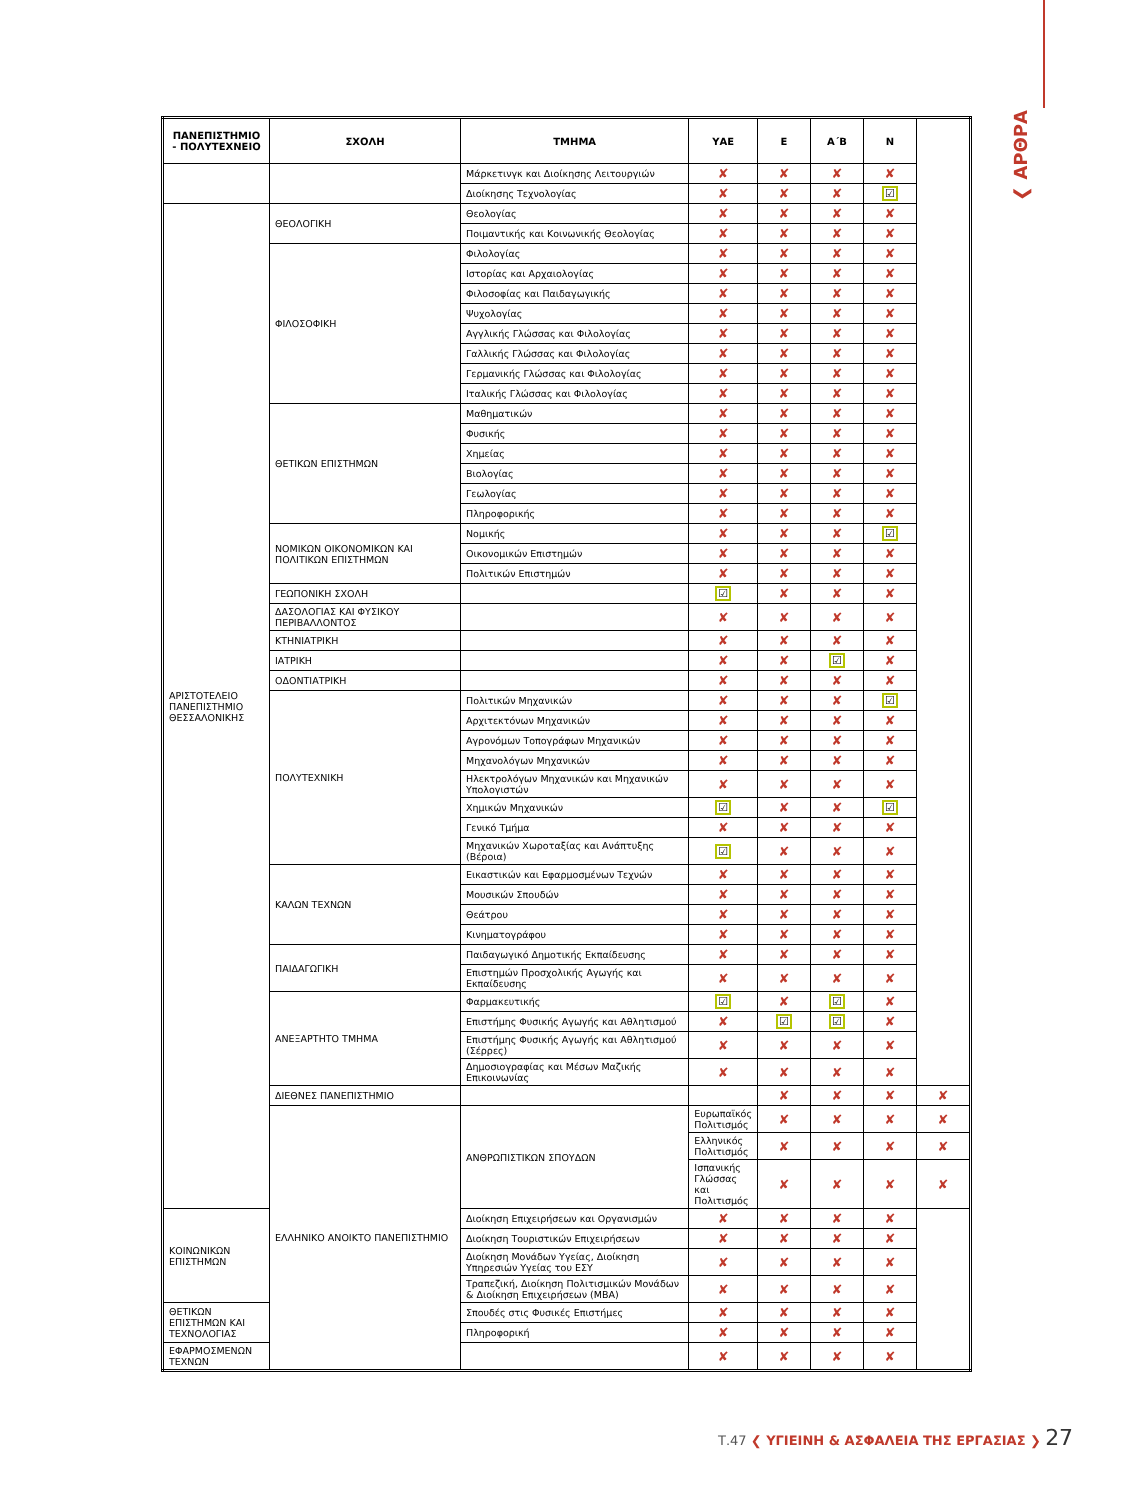❮ ΑΡΘΡΑ
| ΠΑΝΕΠΙΣΤΗΜΙΟ - ΠΟΛΥΤΕΧΝΕΙΟ | ΣΧΟΛΗ | ΤΜΗΜΑ | ΥΑΕ | Ε | Α΄Β | Ν | |
| --- | --- | --- | --- | --- | --- | --- | --- |
| | | Μάρκετινγκ και Διοίκησης Λειτουργιών | ✘ | ✘ | ✘ | ✘ | |
| | | Διοίκησης Τεχνολογίας | ✘ | ✘ | ✘ | ☑ | |
| ΑΡΙΣΤΟΤΕΛΕΙΟ ΠΑΝΕΠΙΣΤΗΜΙΟ ΘΕΣΣΑΛΟΝΙΚΗΣ | ΘΕΟΛΟΓΙΚΗ | Θεολογίας | ✘ | ✘ | ✘ | ✘ | |
| | | Ποιμαντικής και Κοινωνικής Θεολογίας | ✘ | ✘ | ✘ | ✘ | |
| | ΦΙΛΟΣΟΦΙΚΗ | Φιλολογίας | ✘ | ✘ | ✘ | ✘ | |
| | | Ιστορίας και Αρχαιολογίας | ✘ | ✘ | ✘ | ✘ | |
| | | Φιλοσοφίας και Παιδαγωγικής | ✘ | ✘ | ✘ | ✘ | |
| | | Ψυχολογίας | ✘ | ✘ | ✘ | ✘ | |
| | | Αγγλικής Γλώσσας και Φιλολογίας | ✘ | ✘ | ✘ | ✘ | |
| | | Γαλλικής Γλώσσας και Φιλολογίας | ✘ | ✘ | ✘ | ✘ | |
| | | Γερμανικής Γλώσσας και Φιλολογίας | ✘ | ✘ | ✘ | ✘ | |
| | | Ιταλικής Γλώσσας και Φιλολογίας | ✘ | ✘ | ✘ | ✘ | |
| | ΘΕΤΙΚΩΝ ΕΠΙΣΤΗΜΩΝ | Μαθηματικών | ✘ | ✘ | ✘ | ✘ | |
| | | Φυσικής | ✘ | ✘ | ✘ | ✘ | |
| | | Χημείας | ✘ | ✘ | ✘ | ✘ | |
| | | Βιολογίας | ✘ | ✘ | ✘ | ✘ | |
| | | Γεωλογίας | ✘ | ✘ | ✘ | ✘ | |
| | | Πληροφορικής | ✘ | ✘ | ✘ | ✘ | |
| | ΝΟΜΙΚΩΝ ΟΙΚΟΝΟΜΙΚΩΝ ΚΑΙ ΠΟΛΙΤΙΚΩΝ ΕΠΙΣΤΗΜΩΝ | Νομικής | ✘ | ✘ | ✘ | ☑ | |
| | | Οικονομικών Επιστημών | ✘ | ✘ | ✘ | ✘ | |
| | | Πολιτικών Επιστημών | ✘ | ✘ | ✘ | ✘ | |
| | ΓΕΩΠΟΝΙΚΗ ΣΧΟΛΗ | | ☑ | ✘ | ✘ | ✘ | |
| | ΔΑΣΟΛΟΓΙΑΣ ΚΑΙ ΦΥΣΙΚΟΥ ΠΕΡΙΒΑΛΛΟΝΤΟΣ | | ✘ | ✘ | ✘ | ✘ | |
| | ΚΤΗΝΙΑΤΡΙΚΗ | | ✘ | ✘ | ✘ | ✘ | |
| | ΙΑΤΡΙΚΗ | | ✘ | ✘ | ☑ | ✘ | |
| | ΟΔΟΝΤΙΑΤΡΙΚΗ | | ✘ | ✘ | ✘ | ✘ | |
| | ΠΟΛΥΤΕΧΝΙΚΗ | Πολιτικών Μηχανικών | ✘ | ✘ | ✘ | ☑ | |
| | | Αρχιτεκτόνων Μηχανικών | ✘ | ✘ | ✘ | ✘ | |
| | | Αγρονόμων Τοπογράφων Μηχανικών | ✘ | ✘ | ✘ | ✘ | |
| | | Μηχανολόγων Μηχανικών | ✘ | ✘ | ✘ | ✘ | |
| | | Ηλεκτρολόγων Μηχανικών και Μηχανικών Υπολογιστών | ✘ | ✘ | ✘ | ✘ | |
| | | Χημικών Μηχανικών | ☑ | ✘ | ✘ | ☑ | |
| | | Γενικό Τμήμα | ✘ | ✘ | ✘ | ✘ | |
| | | Μηχανικών Χωροταξίας και Ανάπτυξης (Βέροια) | ☑ | ✘ | ✘ | ✘ | |
| | ΚΑΛΩΝ ΤΕΧΝΩΝ | Εικαστικών και Εφαρμοσμένων Τεχνών | ✘ | ✘ | ✘ | ✘ | |
| | | Μουσικών Σπουδών | ✘ | ✘ | ✘ | ✘ | |
| | | Θεάτρου | ✘ | ✘ | ✘ | ✘ | |
| | | Κινηματογράφου | ✘ | ✘ | ✘ | ✘ | |
| | ΠΑΙΔΑΓΩΓΙΚΗ | Παιδαγωγικό Δημοτικής Εκπαίδευσης | ✘ | ✘ | ✘ | ✘ | |
| | | Επιστημών Προσχολικής Αγωγής και Εκπαίδευσης | ✘ | ✘ | ✘ | ✘ | |
| | ΑΝΕΞΑΡΤΗΤΟ ΤΜΗΜΑ | Φαρμακευτικής | ☑ | ✘ | ☑ | ✘ | |
| | | Επιστήμης Φυσικής Αγωγής και Αθλητισμού | ✘ | ☑ | ☑ | ✘ | |
| | | Επιστήμης Φυσικής Αγωγής και Αθλητισμού (Σέρρες) | ✘ | ✘ | ✘ | ✘ | |
| | | Δημοσιογραφίας και Μέσων Μαζικής Επικοινωνίας | ✘ | ✘ | ✘ | ✘ | |
| | ΔΙΕΘΝΕΣ ΠΑΝΕΠΙΣΤΗΜΙΟ | | | ✘ | ✘ | ✘ | ✘ |
| | ΕΛΛΗΝΙΚΟ ΑΝΟΙΚΤΟ ΠΑΝΕΠΙΣΤΗΜΙΟ | ΑΝΘΡΩΠΙΣΤΙΚΩΝ ΣΠΟΥΔΩΝ | Ευρωπαϊκός Πολιτισμός | ✘ | ✘ | ✘ | ✘ |
| | | | Ελληνικός Πολιτισμός | ✘ | ✘ | ✘ | ✘ |
| | | | Ισπανικής Γλώσσας και Πολιτισμός | ✘ | ✘ | ✘ | ✘ |
| ΚΟΙΝΩΝΙΚΩΝ ΕΠΙΣΤΗΜΩΝ | | Διοίκηση Επιχειρήσεων και Οργανισμών | ✘ | ✘ | ✘ | ✘ | |
| | | Διοίκηση Τουριστικών Επιχειρήσεων | ✘ | ✘ | ✘ | ✘ | |
| | | Διοίκηση Μονάδων Υγείας, Διοίκηση Υπηρεσιών Υγείας του ΕΣΥ | ✘ | ✘ | ✘ | ✘ | |
| | | Τραπεζική, Διοίκηση Πολιτισμικών Μονάδων & Διοίκηση Επιχειρήσεων (ΜΒΑ) | ✘ | ✘ | ✘ | ✘ | |
| ΘΕΤΙΚΩΝ ΕΠΙΣΤΗΜΩΝ ΚΑΙ ΤΕΧΝΟΛΟΓΙΑΣ | | Σπουδές στις Φυσικές Επιστήμες | ✘ | ✘ | ✘ | ✘ | |
| | | Πληροφορική | ✘ | ✘ | ✘ | ✘ | |
| ΕΦΑΡΜΟΣΜΕΝΩΝ ΤΕΧΝΩΝ | | | ✘ | ✘ | ✘ | ✘ | |
Τ.47 ❮ ΥΓΙΕΙΝΗ & ΑΣΦΑΛΕΙΑ ΤΗΣ ΕΡΓΑΣΙΑΣ ❯ 27